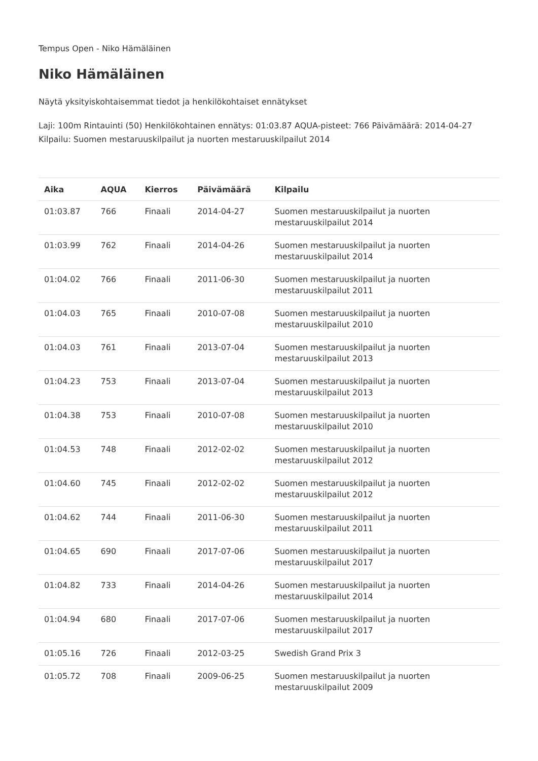Tempus Open - Niko Hämäläinen
Niko Hämäläinen
Näytä yksityiskohtaisemmat tiedot ja henkilökohtaiset ennätykset
Laji: 100m Rintauinti (50) Henkilökohtainen ennätys: 01:03.87 AQUA-pisteet: 766 Päivämäärä: 2014-04-27 Kilpailu: Suomen mestaruuskilpailut ja nuorten mestaruuskilpailut 2014
| Aika | AQUA | Kierros | Päivämäärä | Kilpailu |
| --- | --- | --- | --- | --- |
| 01:03.87 | 766 | Finaali | 2014-04-27 | Suomen mestaruuskilpailut ja nuorten mestaruuskilpailut 2014 |
| 01:03.99 | 762 | Finaali | 2014-04-26 | Suomen mestaruuskilpailut ja nuorten mestaruuskilpailut 2014 |
| 01:04.02 | 766 | Finaali | 2011-06-30 | Suomen mestaruuskilpailut ja nuorten mestaruuskilpailut 2011 |
| 01:04.03 | 765 | Finaali | 2010-07-08 | Suomen mestaruuskilpailut ja nuorten mestaruuskilpailut 2010 |
| 01:04.03 | 761 | Finaali | 2013-07-04 | Suomen mestaruuskilpailut ja nuorten mestaruuskilpailut 2013 |
| 01:04.23 | 753 | Finaali | 2013-07-04 | Suomen mestaruuskilpailut ja nuorten mestaruuskilpailut 2013 |
| 01:04.38 | 753 | Finaali | 2010-07-08 | Suomen mestaruuskilpailut ja nuorten mestaruuskilpailut 2010 |
| 01:04.53 | 748 | Finaali | 2012-02-02 | Suomen mestaruuskilpailut ja nuorten mestaruuskilpailut 2012 |
| 01:04.60 | 745 | Finaali | 2012-02-02 | Suomen mestaruuskilpailut ja nuorten mestaruuskilpailut 2012 |
| 01:04.62 | 744 | Finaali | 2011-06-30 | Suomen mestaruuskilpailut ja nuorten mestaruuskilpailut 2011 |
| 01:04.65 | 690 | Finaali | 2017-07-06 | Suomen mestaruuskilpailut ja nuorten mestaruuskilpailut 2017 |
| 01:04.82 | 733 | Finaali | 2014-04-26 | Suomen mestaruuskilpailut ja nuorten mestaruuskilpailut 2014 |
| 01:04.94 | 680 | Finaali | 2017-07-06 | Suomen mestaruuskilpailut ja nuorten mestaruuskilpailut 2017 |
| 01:05.16 | 726 | Finaali | 2012-03-25 | Swedish Grand Prix 3 |
| 01:05.72 | 708 | Finaali | 2009-06-25 | Suomen mestaruuskilpailut ja nuorten mestaruuskilpailut 2009 |